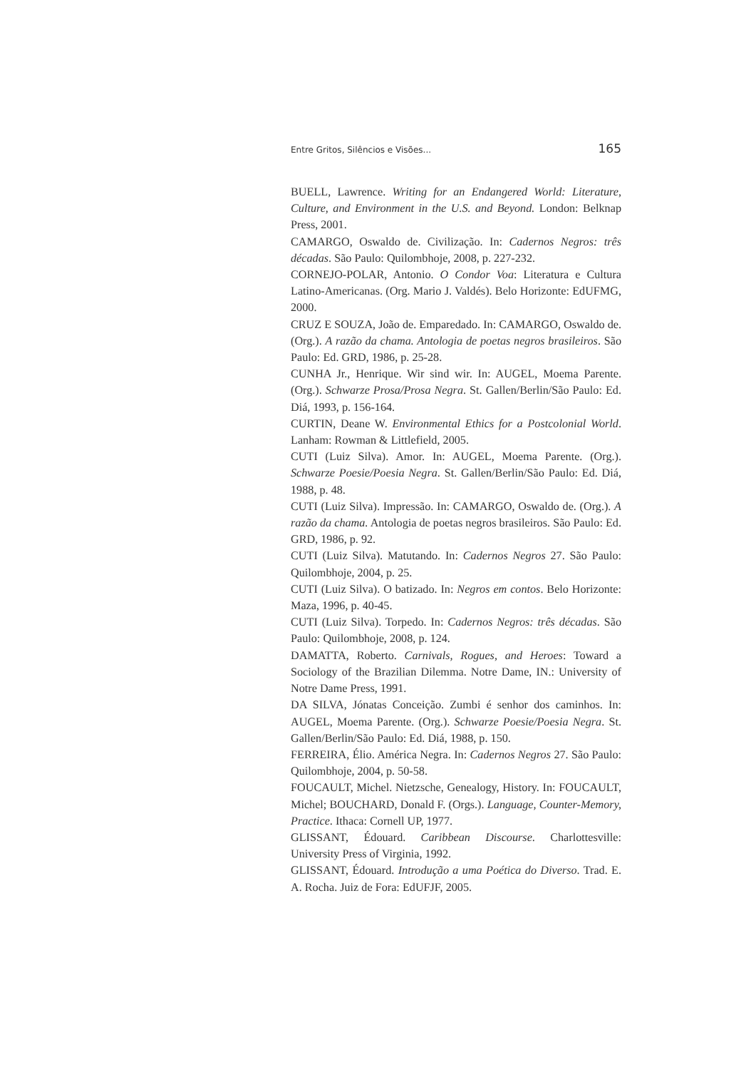Entre Gritos, Silêncios e Visões... 165
BUELL, Lawrence. Writing for an Endangered World: Literature, Culture, and Environment in the U.S. and Beyond. London: Belknap Press, 2001.
CAMARGO, Oswaldo de. Civilização. In: Cadernos Negros: três décadas. São Paulo: Quilombhoje, 2008, p. 227-232.
CORNEJO-POLAR, Antonio. O Condor Voa: Literatura e Cultura Latino-Americanas. (Org. Mario J. Valdés). Belo Horizonte: EdUFMG, 2000.
CRUZ E SOUZA, João de. Emparedado. In: CAMARGO, Oswaldo de. (Org.). A razão da chama. Antologia de poetas negros brasileiros. São Paulo: Ed. GRD, 1986, p. 25-28.
CUNHA Jr., Henrique. Wir sind wir. In: AUGEL, Moema Parente. (Org.). Schwarze Prosa/Prosa Negra. St. Gallen/Berlin/São Paulo: Ed. Diá, 1993, p. 156-164.
CURTIN, Deane W. Environmental Ethics for a Postcolonial World. Lanham: Rowman & Littlefield, 2005.
CUTI (Luiz Silva). Amor. In: AUGEL, Moema Parente. (Org.). Schwarze Poesie/Poesia Negra. St. Gallen/Berlin/São Paulo: Ed. Diá, 1988, p. 48.
CUTI (Luiz Silva). Impressão. In: CAMARGO, Oswaldo de. (Org.). A razão da chama. Antologia de poetas negros brasileiros. São Paulo: Ed. GRD, 1986, p. 92.
CUTI (Luiz Silva). Matutando. In: Cadernos Negros 27. São Paulo: Quilombhoje, 2004, p. 25.
CUTI (Luiz Silva). O batizado. In: Negros em contos. Belo Horizonte: Maza, 1996, p. 40-45.
CUTI (Luiz Silva). Torpedo. In: Cadernos Negros: três décadas. São Paulo: Quilombhoje, 2008, p. 124.
DAMATTA, Roberto. Carnivals, Rogues, and Heroes: Toward a Sociology of the Brazilian Dilemma. Notre Dame, IN.: University of Notre Dame Press, 1991.
DA SILVA, Jónatas Conceição. Zumbi é senhor dos caminhos. In: AUGEL, Moema Parente. (Org.). Schwarze Poesie/Poesia Negra. St. Gallen/Berlin/São Paulo: Ed. Diá, 1988, p. 150.
FERREIRA, Élio. América Negra. In: Cadernos Negros 27. São Paulo: Quilombhoje, 2004, p. 50-58.
FOUCAULT, Michel. Nietzsche, Genealogy, History. In: FOUCAULT, Michel; BOUCHARD, Donald F. (Orgs.). Language, Counter-Memory, Practice. Ithaca: Cornell UP, 1977.
GLISSANT, Édouard. Caribbean Discourse. Charlottesville: University Press of Virginia, 1992.
GLISSANT, Édouard. Introdução a uma Poética do Diverso. Trad. E. A. Rocha. Juiz de Fora: EdUFJF, 2005.